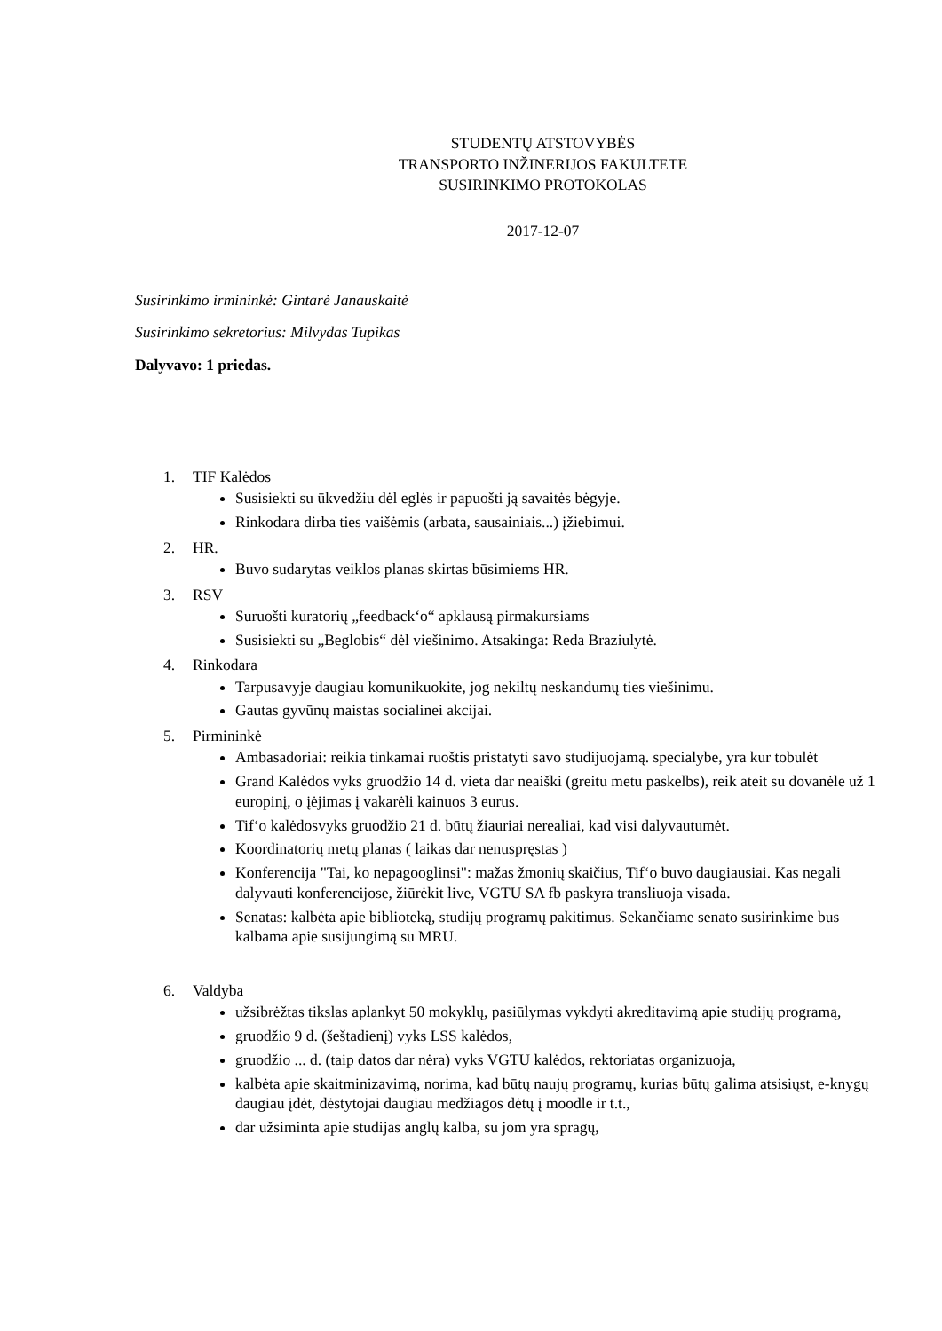STUDENTŲ ATSTOVYBĖS
TRANSPORTO INŽINERIJOS FAKULTETE
SUSIRINKIMO PROTOKOLAS
2017-12-07
Susirinkimo irmininkė: Gintarė Janauskaitė
Susirinkimo sekretorius: Milvydas Tupikas
Dalyvavo: 1 priedas.
1. TIF Kalėdos
Susisiekti su ūkvedžiu dėl eglės ir papuošti ją savaitės bėgyje.
Rinkodara dirba ties vaišėmis (arbata, sausainiais...) įžiebimui.
2. HR.
Buvo sudarytas veiklos planas skirtas būsimiems HR.
3. RSV
Suruošti kuratorių „feedback‘o“ apklausą pirmakursiams
Susisiekti su „Beglobis“ dėl viešinimo. Atsakinga: Reda Braziulytė.
4. Rinkodara
Tarpusavyje daugiau komunikuokite, jog nekiltų neskandumų ties viešinimu.
Gautas gyvūnų maistas socialinei akcijai.
5. Pirmininkė
Ambasadoriai: reikia tinkamai ruoštis pristatyti savo studijuojamą. specialybe, yra kur tobulėt
Grand Kalėdos vyks gruodžio 14 d. vieta dar neaiški (greitu metu paskelbs), reik ateit su dovanėle už 1 europinį, o įėjimas į vakarėli kainuos 3 eurus.
Tif‘o kalėdosvyks gruodžio 21 d. būtų žiauriai nerealiai, kad visi dalyvautumėt.
Koordinatorių metų planas ( laikas dar nenuspręstas )
Konferencija "Tai, ko nepagooglinsi": mažas žmonių skaičius, Tif‘o buvo daugiausiai. Kas negali dalyvauti konferencijose, žiūrėkit live, VGTU SA fb paskyra transliuoja visada.
Senatas: kalbėta apie biblioteką, studijų programų pakitimus. Sekančiame senato susirinkime bus kalbama apie susijungimą su MRU.
6. Valdyba
užsibrėžtas tikslas aplankyt 50 mokyklų, pasiūlymas vykdyti akreditavimą apie studijų programą,
gruodžio 9 d. (šeštadienį) vyks LSS kalėdos,
gruodžio ... d. (taip datos dar nėra) vyks VGTU kalėdos, rektoriatas organizuoja,
kalbėta apie skaitminizavimą, norima, kad būtų naujų programų, kurias būtų galima atsisiųst, e-knygų daugiau įdėt, dėstytojai daugiau medžiagos dėtų į moodle ir t.t.,
dar užsiminta apie studijas anglų kalba, su jom yra spragų,